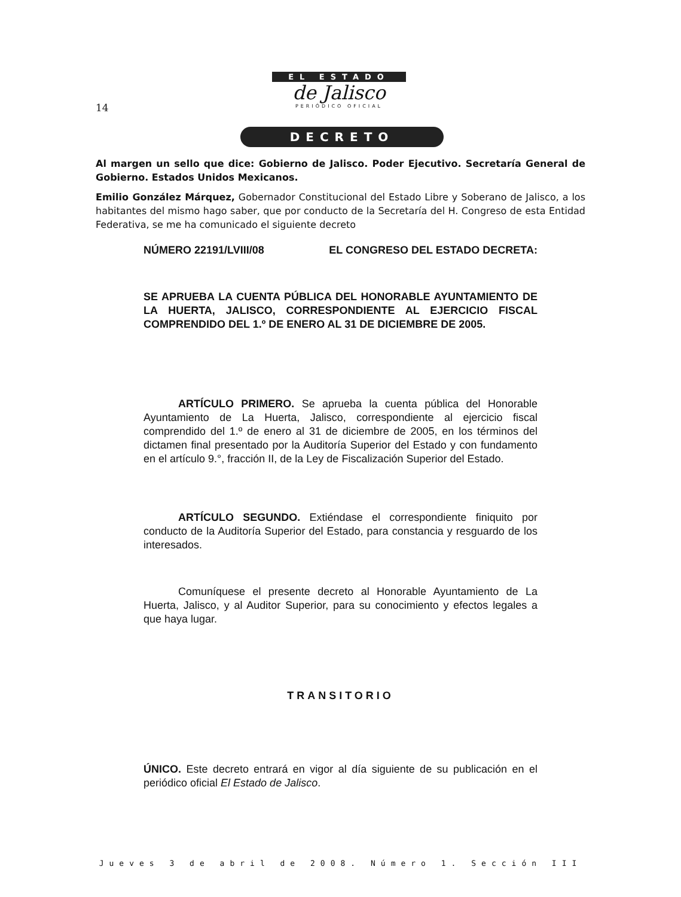14
EL ESTADO
de Jalisco
PERIÓDICO OFICIAL
DECRETO
Al margen un sello que dice: Gobierno de Jalisco. Poder Ejecutivo. Secretaría General de Gobierno. Estados Unidos Mexicanos.
Emilio González Márquez, Gobernador Constitucional del Estado Libre y Soberano de Jalisco, a los habitantes del mismo hago saber, que por conducto de la Secretaría del H. Congreso de esta Entidad Federativa, se me ha comunicado el siguiente decreto
NÚMERO 22191/LVIII/08 EL CONGRESO DEL ESTADO DECRETA:
SE APRUEBA LA CUENTA PÚBLICA DEL HONORABLE AYUNTAMIENTO DE LA HUERTA, JALISCO, CORRESPONDIENTE AL EJERCICIO FISCAL COMPRENDIDO DEL 1.º DE ENERO AL 31 DE DICIEMBRE DE 2005.
ARTÍCULO PRIMERO. Se aprueba la cuenta pública del Honorable Ayuntamiento de La Huerta, Jalisco, correspondiente al ejercicio fiscal comprendido del 1.º de enero al 31 de diciembre de 2005, en los términos del dictamen final presentado por la Auditoría Superior del Estado y con fundamento en el artículo 9.°, fracción II, de la Ley de Fiscalización Superior del Estado.
ARTÍCULO SEGUNDO. Extiéndase el correspondiente finiquito por conducto de la Auditoría Superior del Estado, para constancia y resguardo de los interesados.
Comuníquese el presente decreto al Honorable Ayuntamiento de La Huerta, Jalisco, y al Auditor Superior, para su conocimiento y efectos legales a que haya lugar.
TRANSITORIO
ÚNICO. Este decreto entrará en vigor al día siguiente de su publicación en el periódico oficial El Estado de Jalisco.
Jueves 3 de abril de 2008. Número 1. Sección III